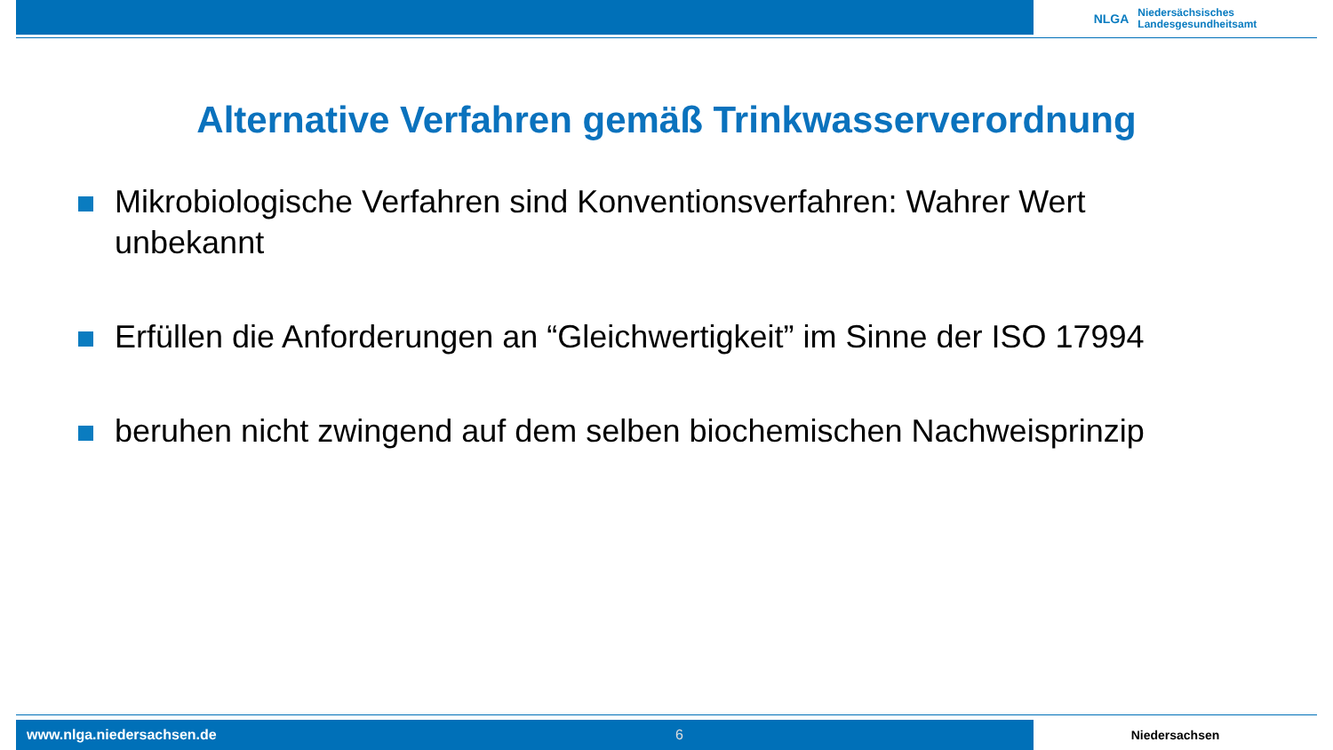NLGA
Niedersächsisches
Landesgesundheitsamt
Alternative Verfahren gemäß Trinkwasserverordnung
Mikrobiologische Verfahren sind Konventionsverfahren: Wahrer Wert unbekannt
Erfüllen die Anforderungen an “Gleichwertigkeit” im Sinne der ISO 17994
beruhen nicht zwingend auf dem selben biochemischen Nachweisprinzip
www.nlga.niedersachsen.de 6 Niedersachsen